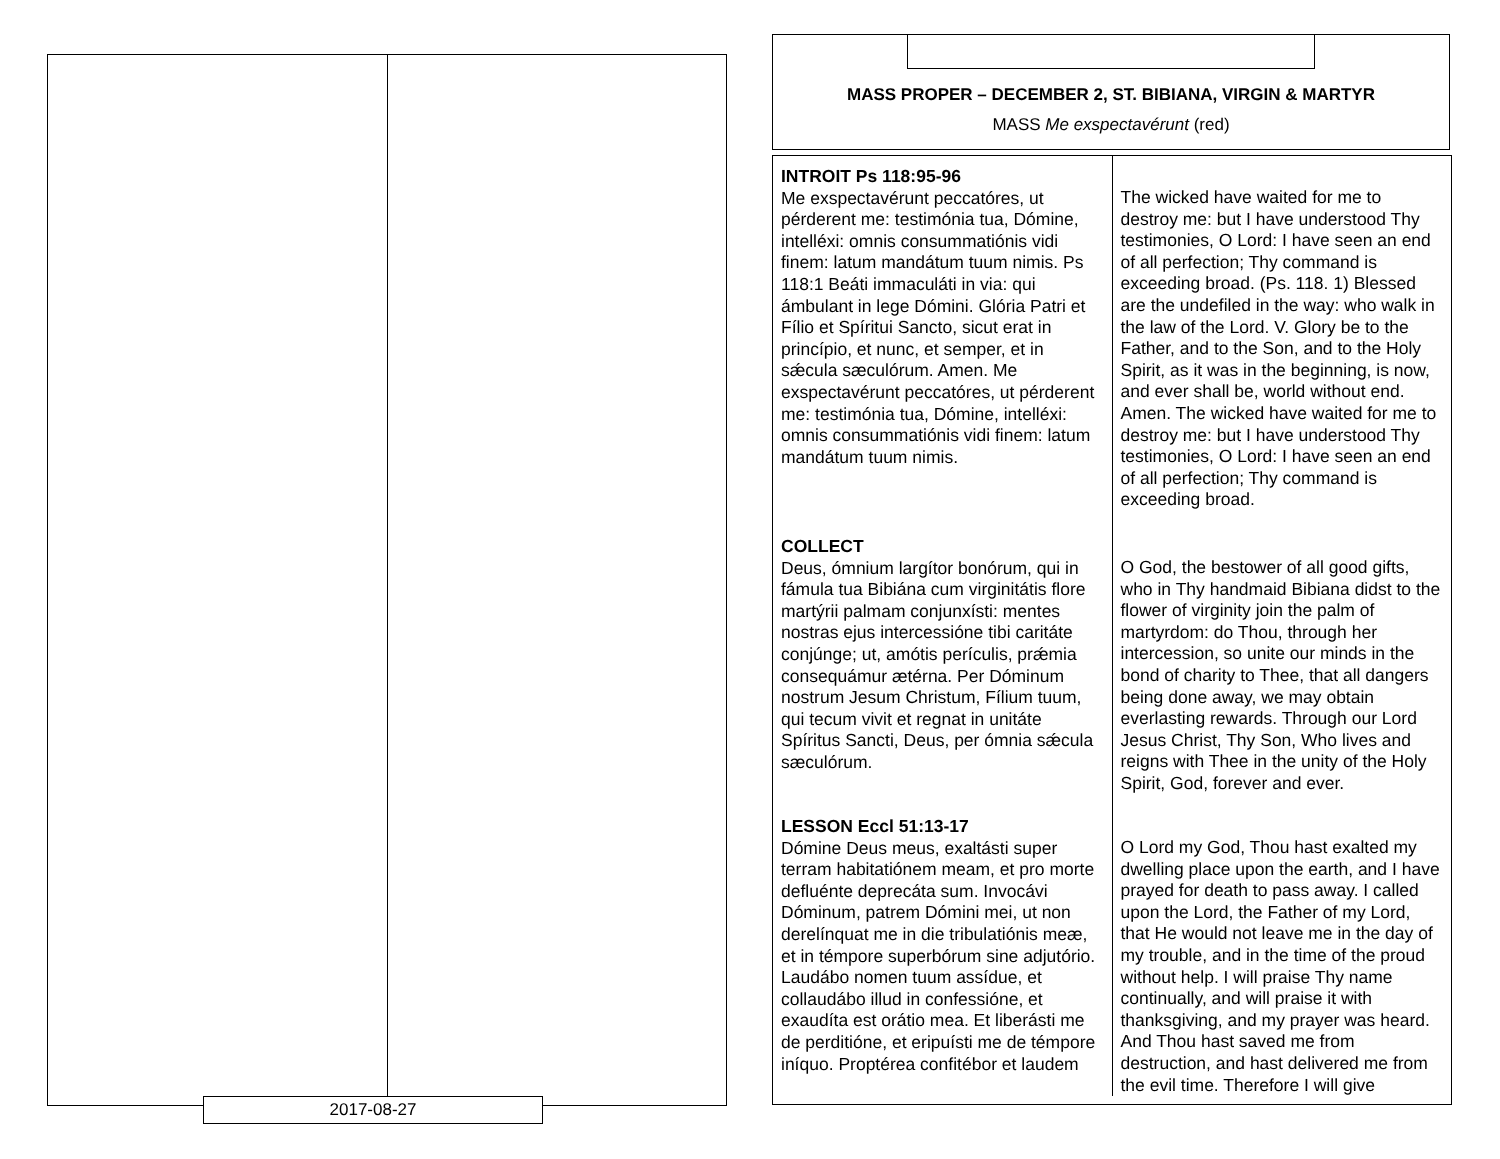2017-08-27
MASS PROPER – DECEMBER 2, ST. BIBIANA, VIRGIN & MARTYR
MASS Me exspectavérunt (red)
| INTROIT Ps 118:95-96 Me exspectavérunt peccatóres, ut pérderent me: testimónia tua, Dómine, intelléxi: omnis consummatiónis vidi finem: latum mandátum tuum nimis. Ps 118:1 Beáti immaculáti in via: qui ámbulant in lege Dómini. Glória Patri et Fílio et Spíritui Sancto, sicut erat in princípio, et nunc, et semper, et in sǽcula sæculórum. Amen. Me exspectavérunt peccatóres, ut pérderent me: testimónia tua, Dómine, intelléxi: omnis consummatiónis vidi finem: latum mandátum tuum nimis. | The wicked have waited for me to destroy me: but I have understood Thy testimonies, O Lord: I have seen an end of all perfection; Thy command is exceeding broad. (Ps. 118. 1) Blessed are the undefiled in the way: who walk in the law of the Lord. V. Glory be to the Father, and to the Son, and to the Holy Spirit, as it was in the beginning, is now, and ever shall be, world without end. Amen. The wicked have waited for me to destroy me: but I have understood Thy testimonies, O Lord: I have seen an end of all perfection; Thy command is exceeding broad. |
| COLLECT Deus, ómnium largítor bonórum, qui in fámula tua Bibiána cum virginitátis flore martýrii palmam conjunxísti: mentes nostras ejus intercessióne tibi caritáte conjúnge; ut, amótis perículis, prǽmia consequámur ætérna. Per Dóminum nostrum Jesum Christum, Fílium tuum, qui tecum vivit et regnat in unitáte Spíritus Sancti, Deus, per ómnia sǽcula sæculórum. | O God, the bestower of all good gifts, who in Thy handmaid Bibiana didst to the flower of virginity join the palm of martyrdom: do Thou, through her intercession, so unite our minds in the bond of charity to Thee, that all dangers being done away, we may obtain everlasting rewards. Through our Lord Jesus Christ, Thy Son, Who lives and reigns with Thee in the unity of the Holy Spirit, God, forever and ever. |
| LESSON Eccl 51:13-17 Dómine Deus meus, exaltásti super terram habitatiónem meam, et pro morte defluénte deprecáta sum. Invocávi Dóminum, patrem Dómini mei, ut non derelínquat me in die tribulatiónis meæ, et in témpore superbórum sine adjutório. Laudábo nomen tuum assídue, et collaudábo illud in confessióne, et exaudíta est orátio mea. Et liberásti me de perditióne, et eripuísti me de témpore iníquo. Proptérea confitébor et laudem | O Lord my God, Thou hast exalted my dwelling place upon the earth, and I have prayed for death to pass away. I called upon the Lord, the Father of my Lord, that He would not leave me in the day of my trouble, and in the time of the proud without help. I will praise Thy name continually, and will praise it with thanksgiving, and my prayer was heard. And Thou hast saved me from destruction, and hast delivered me from the evil time. Therefore I will give |